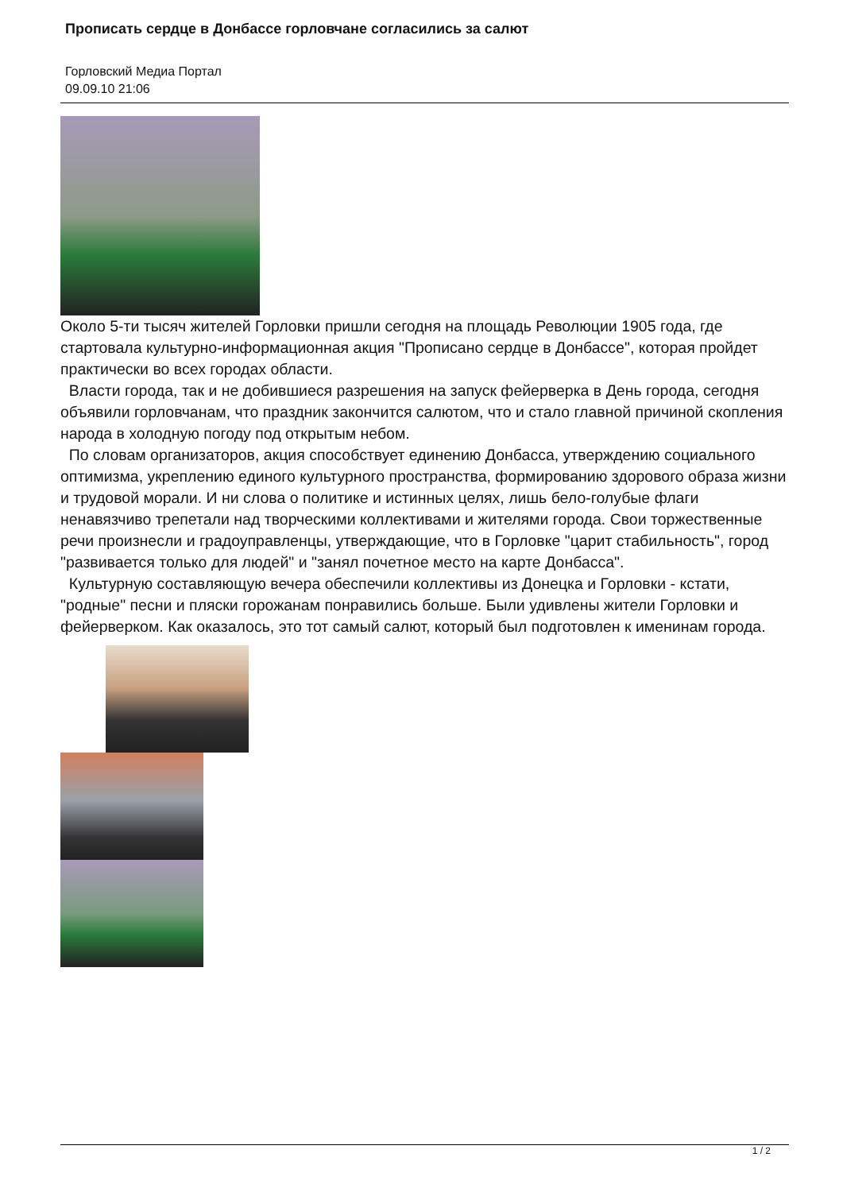Прописать сердце в Донбассе горловчане согласились за салют
Горловский Медиа Портал
09.09.10 21:06
Около 5-ти тысяч жителей Горловки пришли сегодня на площадь Революции 1905 года, где стартовала культурно-информационная акция "Прописано сердце в Донбассе", которая пройдет практически во всех городах области.
Власти города, так и не добившиеся разрешения на запуск фейерверка в День города, сегодня объявили горловчанам, что праздник закончится салютом, что и стало главной причиной скопления народа в холодную погоду под открытым небом.
По словам организаторов, акция способствует единению Донбасса, утверждению социального оптимизма, укреплению единого культурного пространства, формированию здорового образа жизни и трудовой морали. И ни слова о политике и истинных целях, лишь бело-голубые флаги ненавязчиво трепетали над творческими коллективами и жителями города. Свои торжественные речи произнесли и градоуправленцы, утверждающие, что в Горловке "царит стабильность", город "развивается только для людей" и "занял почетное место на карте Донбасса".
Культурную составляющую вечера обеспечили коллективы из Донецка и Горловки - кстати, "родные" песни и пляски горожанам понравились больше. Были удивлены жители Горловки и фейерверком. Как оказалось, это тот самый салют, который был подготовлен к именинам города.
1 / 2